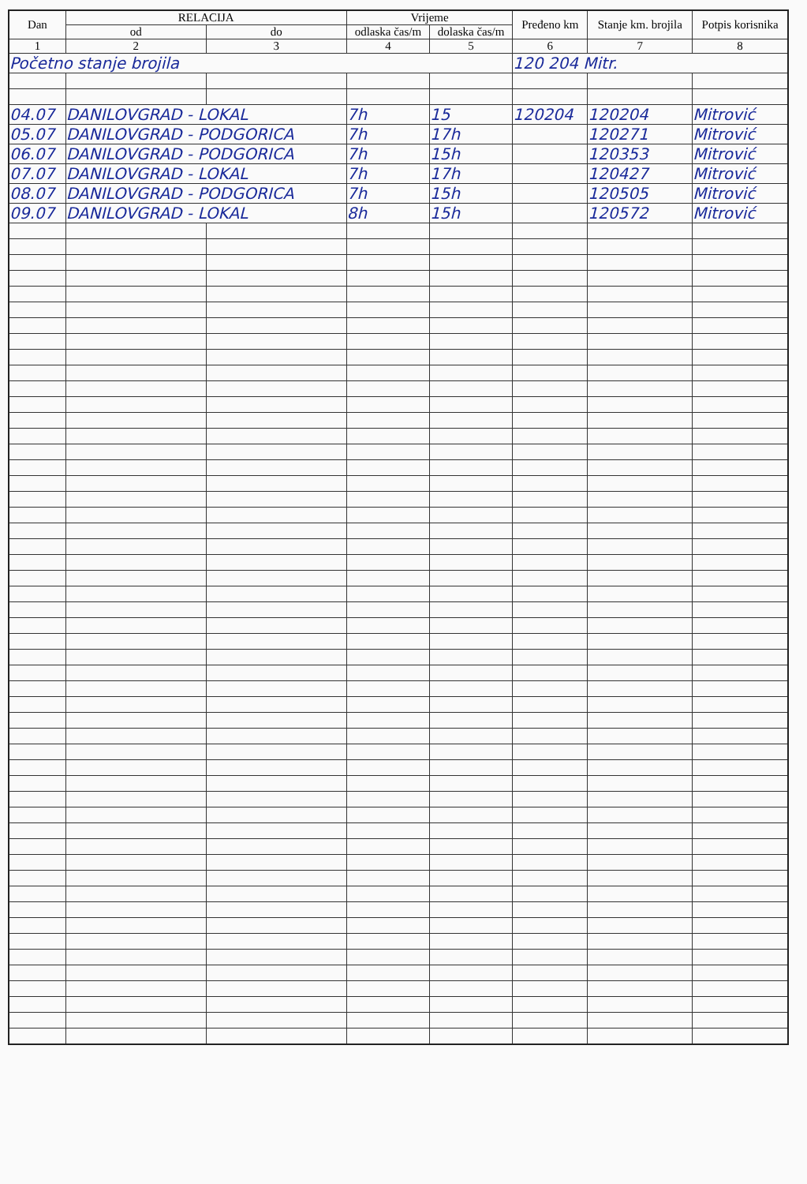| Dan | RELACIJA | | Vrijeme | | Pređeno km | Stanje km. brojila | Potpis korisnika |
| --- | --- | --- | --- | --- | --- | --- | --- |
| | od | do | odlaska čas/m | dolaska čas/m | | | |
| 1 | 2 | 3 | 4 | 5 | 6 | 7 | 8 |
| Početno stanje brojila | | | | | 120 204 Mitr. | | |
| 04.07 | DANILOVGRAD - LOKAL | | 7h | 15 | 120204 | 120204 | Mitrović |
| 05.07 | DANILOVGRAD - PODGORICA | | 7h | 17h | | 120271 | Mitrović |
| 06.07 | DANILOVGRAD - PODGORICA | | 7h | 15h | | 120353 | Mitrović |
| 07.07 | DANILOVGRAD - LOKAL | | 7h | 17h | | 120427 | Mitrović |
| 08.07 | DANILOVGRAD - PODGORICA | | 7h | 15h | | 120505 | Mitrović |
| 09.07 | DANILOVGRAD - LOKAL | | 8h | 15h | | 120572 | Mitrović |